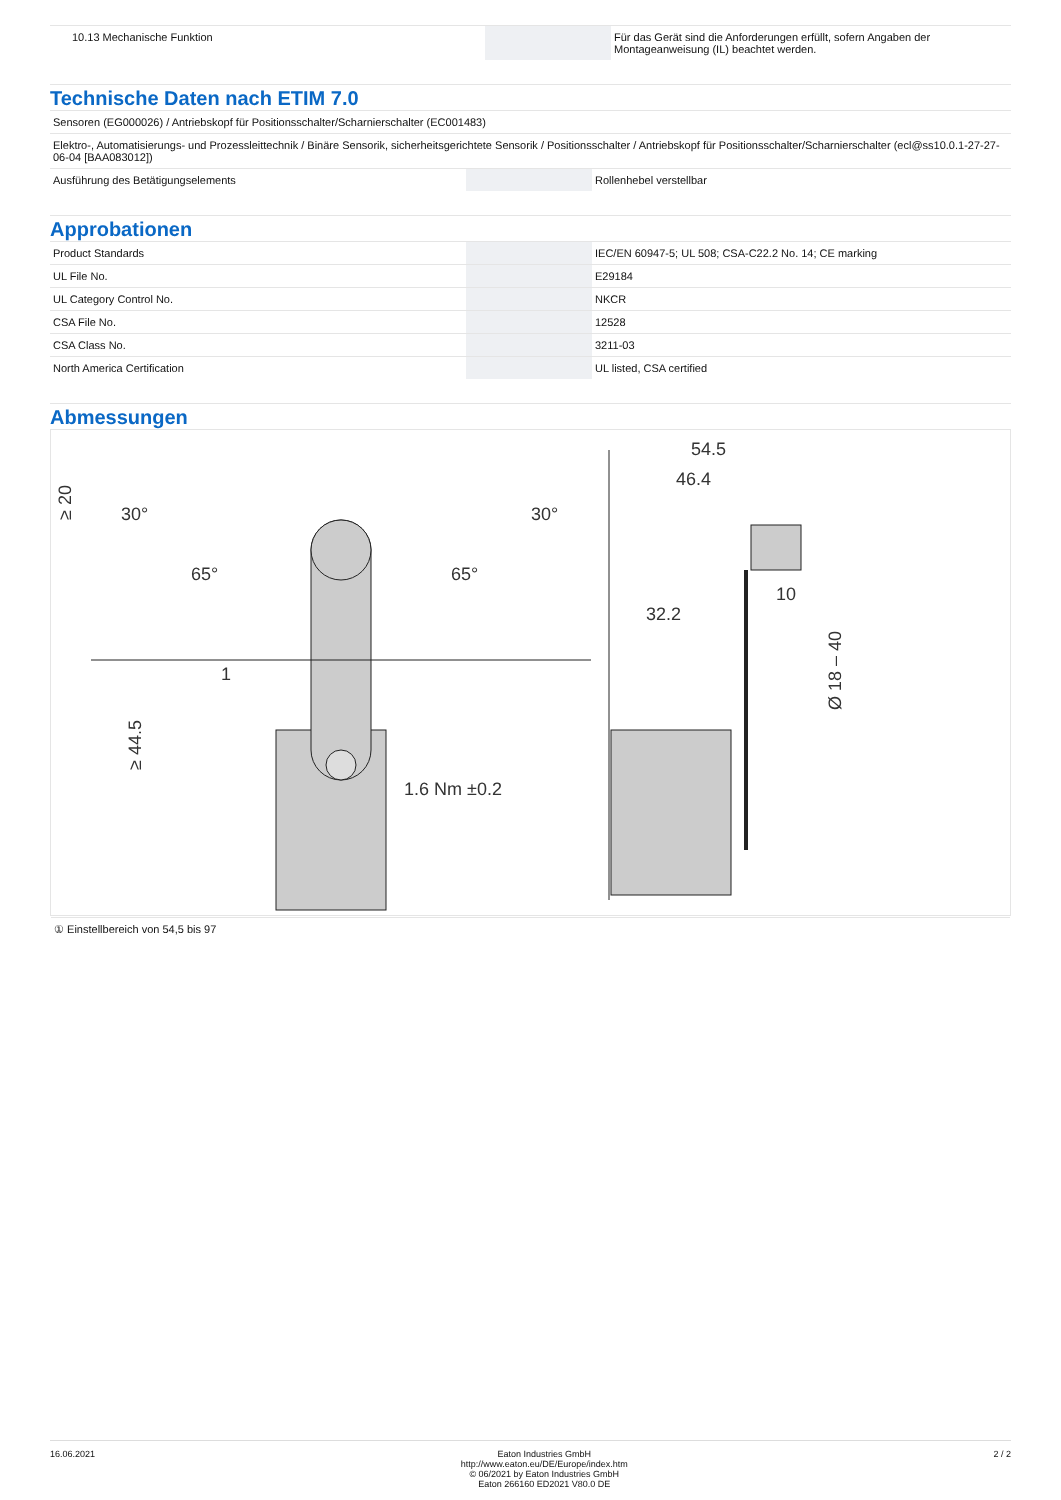| 10.13 Mechanische Funktion | | Für das Gerät sind die Anforderungen erfüllt, sofern Angaben der Montageanweisung (IL) beachtet werden. |
Technische Daten nach ETIM 7.0
| Sensoren (EG000026) / Antriebskopf für Positionsschalter/Scharnierschalter (EC001483) | | |
| Elektro-, Automatisierungs- und Prozessleittechnik / Binäre Sensorik, sicherheitsgerichtete Sensorik / Positionsschalter / Antriebskopf für Positionsschalter/Scharnierschalter (ecl@ss10.0.1-27-27-06-04 [BAA083012]) | | |
| Ausführung des Betätigungselements | | Rollenhebel verstellbar |
Approbationen
| Product Standards | | IEC/EN 60947-5; UL 508; CSA-C22.2 No. 14; CE marking |
| UL File No. | | E29184 |
| UL Category Control No. | | NKCR |
| CSA File No. | | 12528 |
| CSA Class No. | | 3211-03 |
| North America Certification | | UL listed, CSA certified |
Abmessungen
30°
30°
≥ 20
65°
65°
1
≥ 44.5
1.6 Nm ±0.2
54.5
46.4
32.2
10
Ø 18 – 40
① Einstellbereich von 54,5 bis 97
16.06.2021 Eaton Industries GmbH
http://www.eaton.eu/DE/Europe/index.htm
© 06/2021 by Eaton Industries GmbH
Eaton 266160 ED2021 V80.0 DE
2 / 2